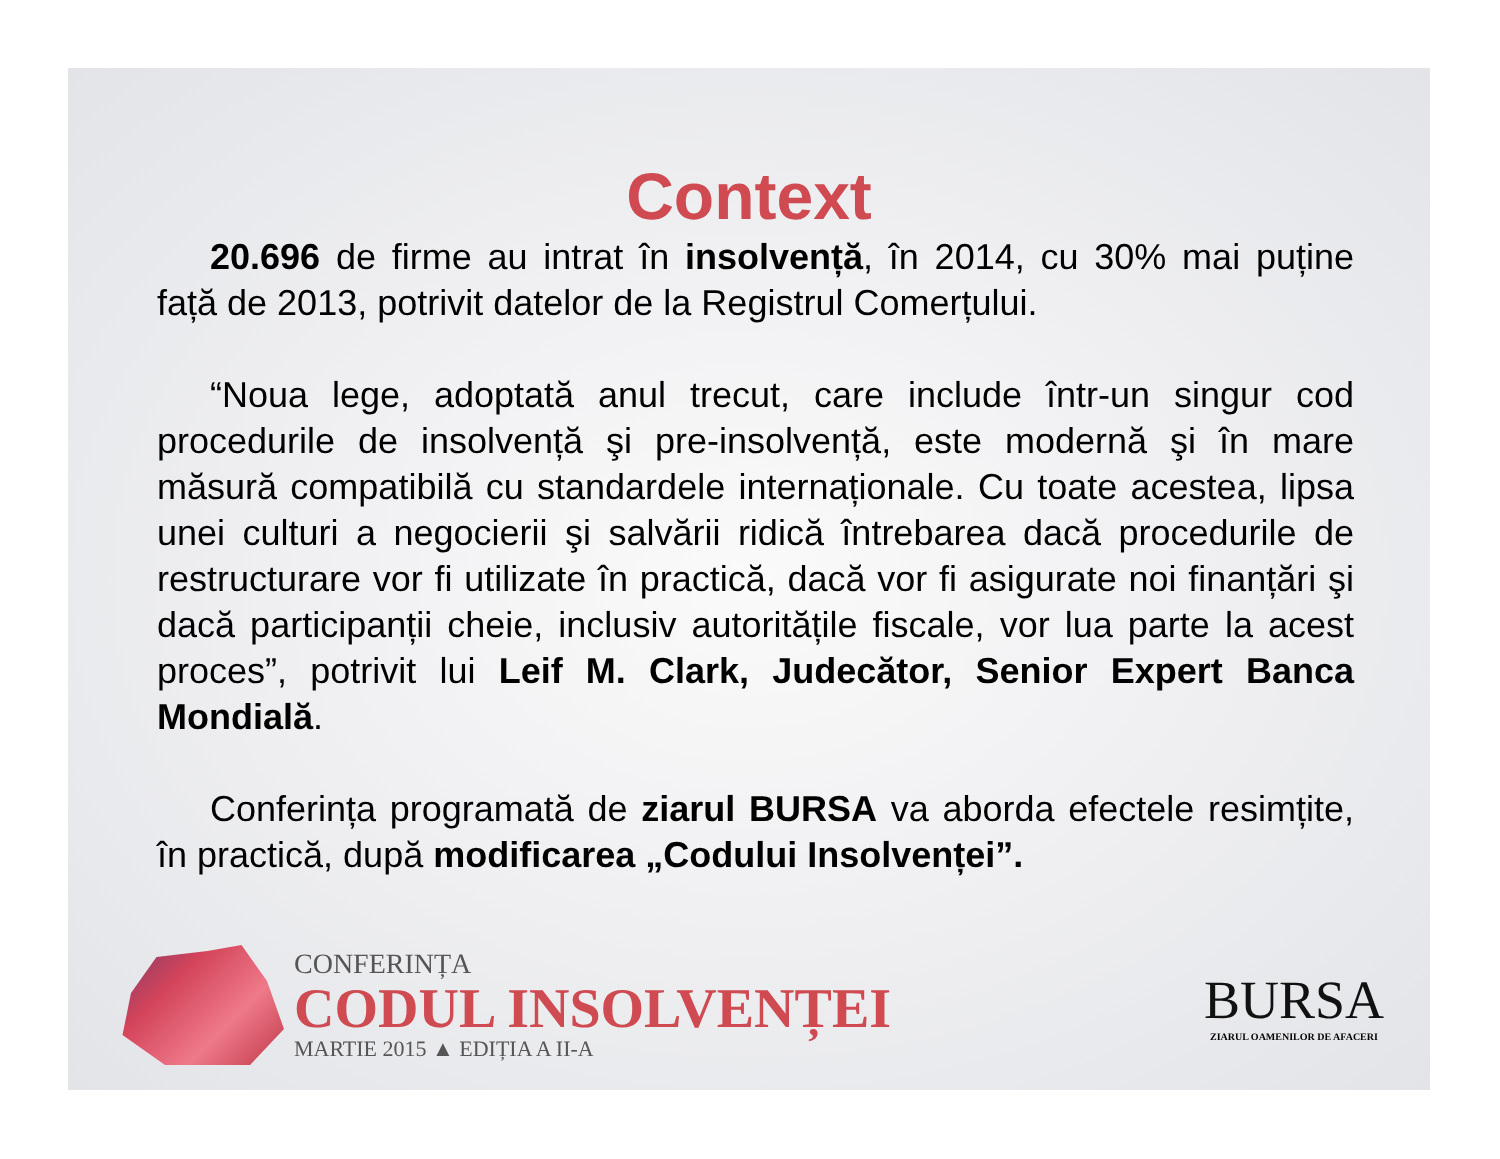Context
20.696 de firme au intrat în insolvență, în 2014, cu 30% mai puține față de 2013, potrivit datelor de la Registrul Comerțului.
“Noua lege, adoptată anul trecut, care include într-un singur cod procedurile de insolvență şi pre-insolvență, este modernă şi în mare măsură compatibilă cu standardele internaționale. Cu toate acestea, lipsa unei culturi a negocierii şi salvării ridică întrebarea dacă procedurile de restructurare vor fi utilizate în practică, dacă vor fi asigurate noi finanțări şi dacă participanții cheie, inclusiv autoritățile fiscale, vor lua parte la acest proces”, potrivit lui Leif M. Clark, Judecător, Senior Expert Banca Mondială.
Conferința programată de ziarul BURSA va aborda efectele resimțite, în practică, după modificarea „Codului Insolvenței”.
CONFERINȚA
CODUL INSOLVENȚEI
MARTIE 2015 ▲ EDIȚIA A II-A
BURSA
ZIARUL OAMENILOR DE AFACERI